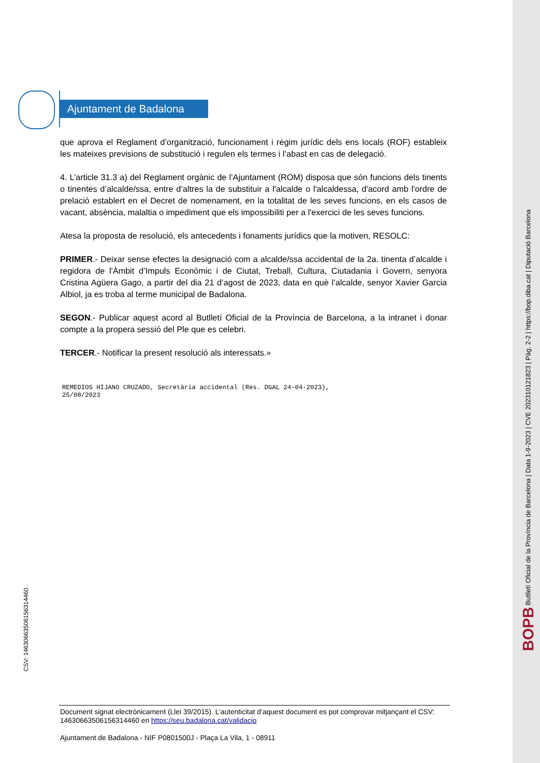Ajuntament de Badalona
que aprova el Reglament d’organització, funcionament i règim jurídic dels ens locals (ROF) estableix les mateixes previsions de substitució i regulen els termes i l’abast en cas de delegació.
4. L’article 31.3 a) del Reglament orgànic de l’Ajuntament (ROM) disposa que són funcions dels tinents o tinentes d’alcalde/ssa, entre d’altres la de substituir a l'alcalde o l'alcaldessa, d'acord amb l'ordre de prelació establert en el Decret de nomenament, en la totalitat de les seves funcions, en els casos de vacant, absència, malaltia o impediment que els impossibiliti per a l'exercici de les seves funcions.
Atesa la proposta de resolució, els antecedents i fonaments jurídics que la motiven, RESOLC:
PRIMER.- Deixar sense efectes la designació com a alcalde/ssa accidental de la 2a. tinenta d’alcalde i regidora de l'Àmbit d’Impuls Econòmic i de Ciutat, Treball, Cultura, Ciutadania i Govern, senyora Cristina Agüera Gago, a partir del dia 21 d’agost de 2023, data en què l’alcalde, senyor Xavier Garcia Albiol, ja es troba al terme municipal de Badalona.
SEGON.- Publicar aquest acord al Butlletí Oficial de la Província de Barcelona, a la intranet i donar compte a la propera sessió del Ple que es celebri.
TERCER.- Notificar la present resolució als interessats.»
REMEDIOS HIJANO CRUZADO, Secretària accidental (Res. DGAL 24-04-2023),
25/08/2023
CSV: 14630663506156314460 .
Document signat electrònicament (Llei 39/2015). L’autenticitat d’aquest document es pot comprovar mitjançant el CSV: 14630663506156314460 en https://seu.badalona.cat/validacio
Ajuntament de Badalona - NIF P0801500J - Plaça La Vila, 1 - 08911
BOPB Butlletí Oficial de la Província de Barcelona | Data 1-9-2023 | CVE 202310121823 | Pàg. 2-2 | https://bop.diba.cat | Diputació Barcelona